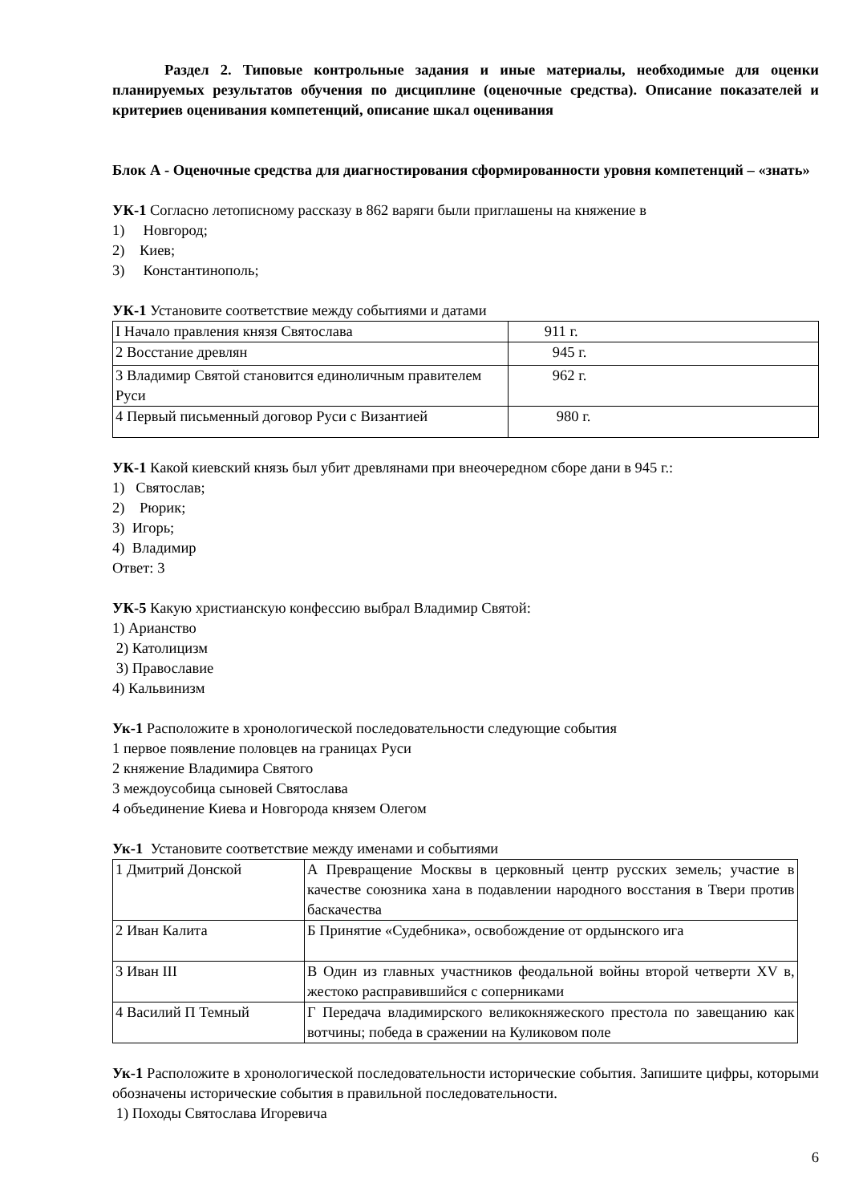Раздел 2. Типовые контрольные задания и иные материалы, необходимые для оценки планируемых результатов обучения по дисциплине (оценочные средства). Описание показателей и критериев оценивания компетенций, описание шкал оценивания
Блок А - Оценочные средства для диагностирования сформированности уровня компетенций – «знать»
УК-1 Согласно летописному рассказу в 862 варяги были приглашены на княжение в
1) Новгород;
2) Киев;
3) Константинополь;
УК-1 Установите соответствие между событиями и датами
| I Начало правления князя Святослава | 911 г. |
| 2 Восстание древлян | 945 г. |
| 3 Владимир Святой становится единоличным правителем Руси | 962 г. |
| 4 Первый письменный договор Руси с Византией | 980 г. |
УК-1 Какой киевский князь был убит древлянами при внеочередном сборе дани в 945 г.:
1) Святослав;
2) Рюрик;
3) Игорь;
4) Владимир
Ответ: 3
УК-5 Какую христианскую конфессию выбрал Владимир Святой:
1) Арианство
2) Католицизм
3) Православие
4) Кальвинизм
Ук-1 Расположите в хронологической последовательности следующие события
1 первое появление половцев на границах Руси
2 княжение Владимира Святого
3 междоусобица сыновей Святослава
4 объединение Киева и Новгорода князем Олегом
Ук-1 Установите соответствие между именами и событиями
| 1 Дмитрий Донской | А Превращение Москвы в церковный центр русских земель; участие в качестве союзника хана в подавлении народного восстания в Твери против баскачества |
| 2 Иван Калита | Б Принятие «Судебника», освобождение от ордынского ига |
| 3 Иван III | В Один из главных участников феодальной войны второй четверти XV в, жестоко расправившийся с соперниками |
| 4 Василий П Темный | Г Передача владимирского великокняжеского престола по завещанию как вотчины; победа в сражении на Куликовом поле |
Ук-1 Расположите в хронологической последовательности исторические события. Запишите цифры, которыми обозначены исторические события в правильной последовательности.
1) Походы Святослава Игоревича
6